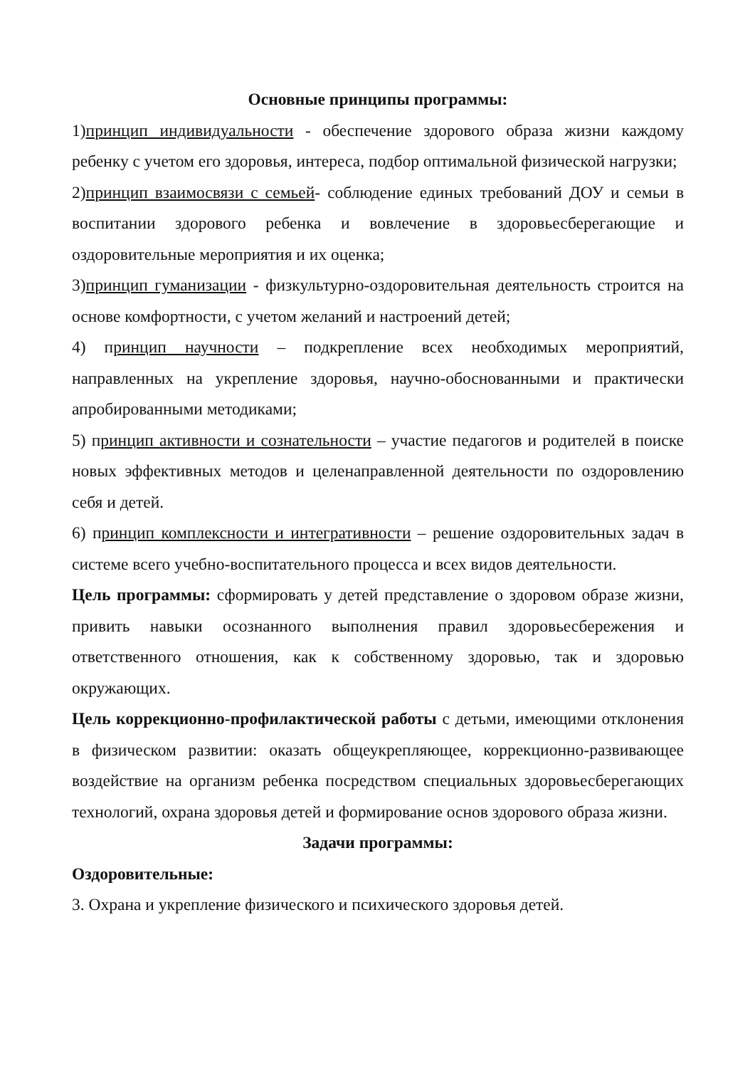Основные принципы программы:
1)принцип индивидуальности - обеспечение здорового образа жизни каждому ребенку с учетом его здоровья, интереса, подбор оптимальной физической нагрузки;
2)принцип взаимосвязи с семьей- соблюдение единых требований ДОУ и семьи в воспитании здорового ребенка и вовлечение в здоровьесберегающие и оздоровительные мероприятия и их оценка;
3)принцип гуманизации - физкультурно-оздоровительная деятельность строится на основе комфортности, с учетом желаний и настроений детей;
4) принцип научности – подкрепление всех необходимых мероприятий, направленных на укрепление здоровья, научно-обоснованными и практически апробированными методиками;
5) принцип активности и сознательности – участие педагогов и родителей в поиске новых эффективных методов и целенаправленной деятельности по оздоровлению себя и детей.
6) принцип комплексности и интегративности – решение оздоровительных задач в системе всего учебно-воспитательного процесса и всех видов деятельности.
Цель программы: сформировать у детей представление о здоровом образе жизни, привить навыки осознанного выполнения правил здоровьесбережения и ответственного отношения, как к собственному здоровью, так и здоровью окружающих.
Цель коррекционно-профилактической работы с детьми, имеющими отклонения в физическом развитии: оказать общеукрепляющее, коррекционно-развивающее воздействие на организм ребенка посредством специальных здоровьесберегающих технологий, охрана здоровья детей и формирование основ здорового образа жизни.
Задачи программы:
Оздоровительные:
3. Охрана и укрепление физического и психического здоровья детей.